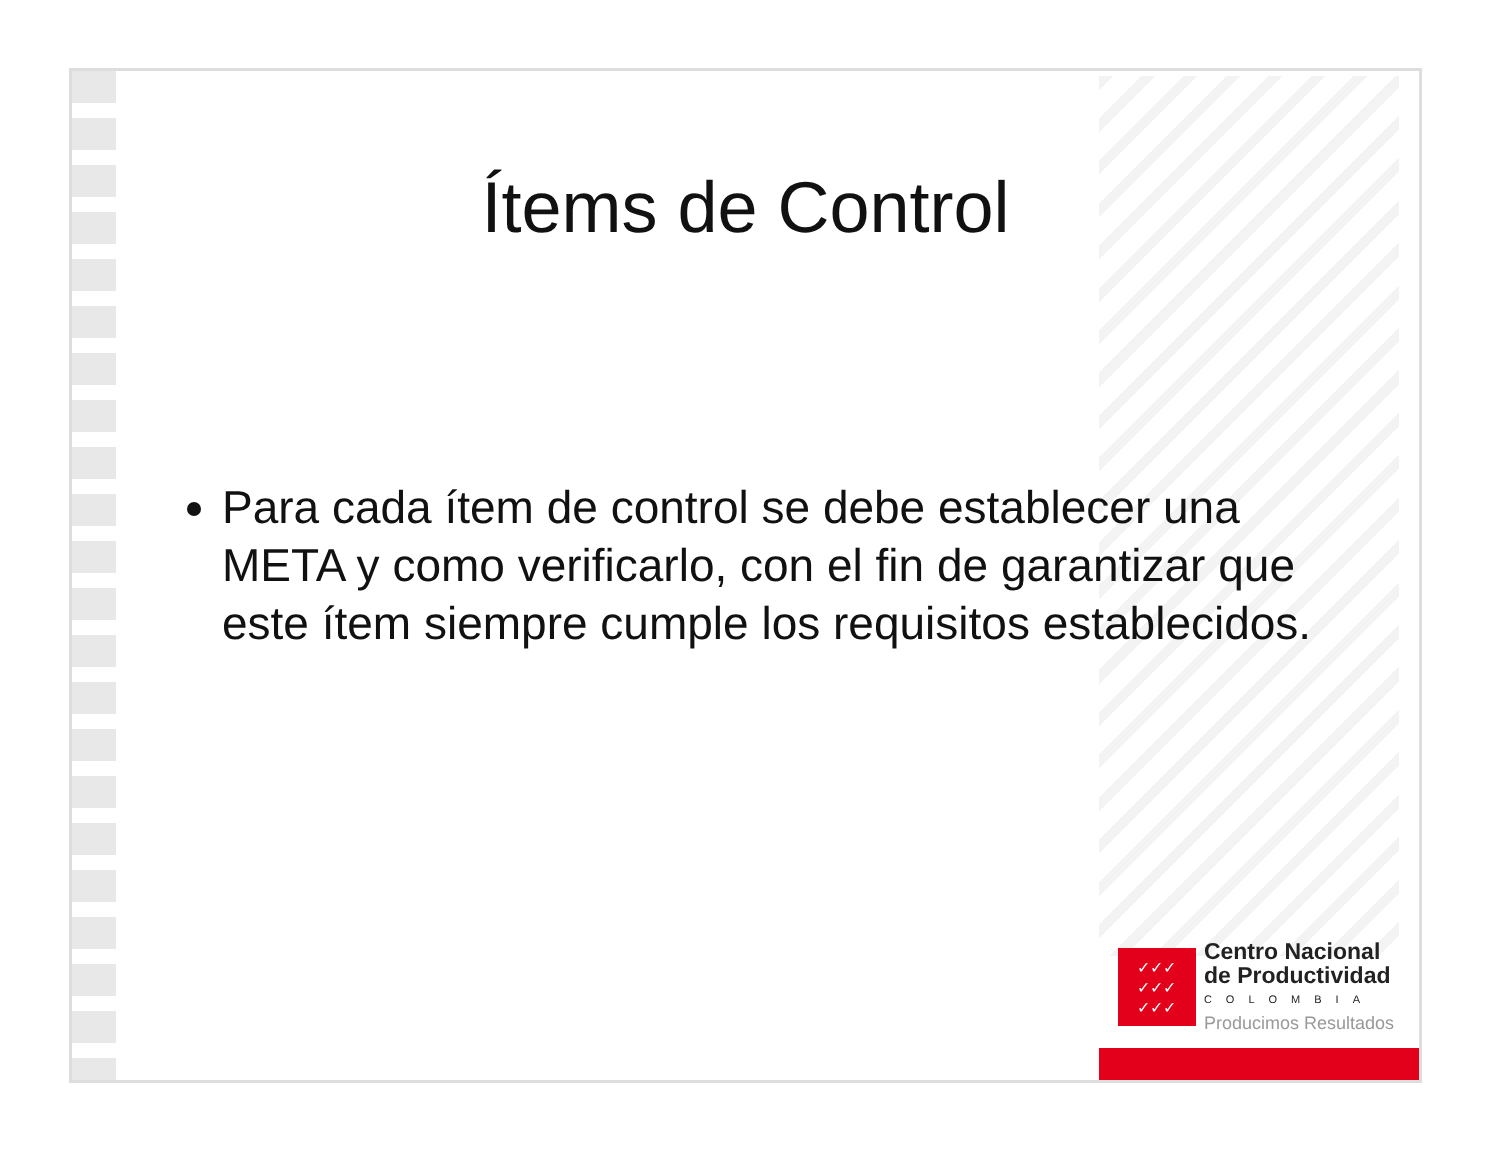Ítems de Control
Para cada ítem de control se debe establecer una META y como verificarlo, con el fin de garantizar que este ítem siempre cumple los requisitos establecidos.
✓✓✓
✓✓✓
✓✓✓
Centro Nacional
de Productividad
COLOMBIA
Producimos Resultados